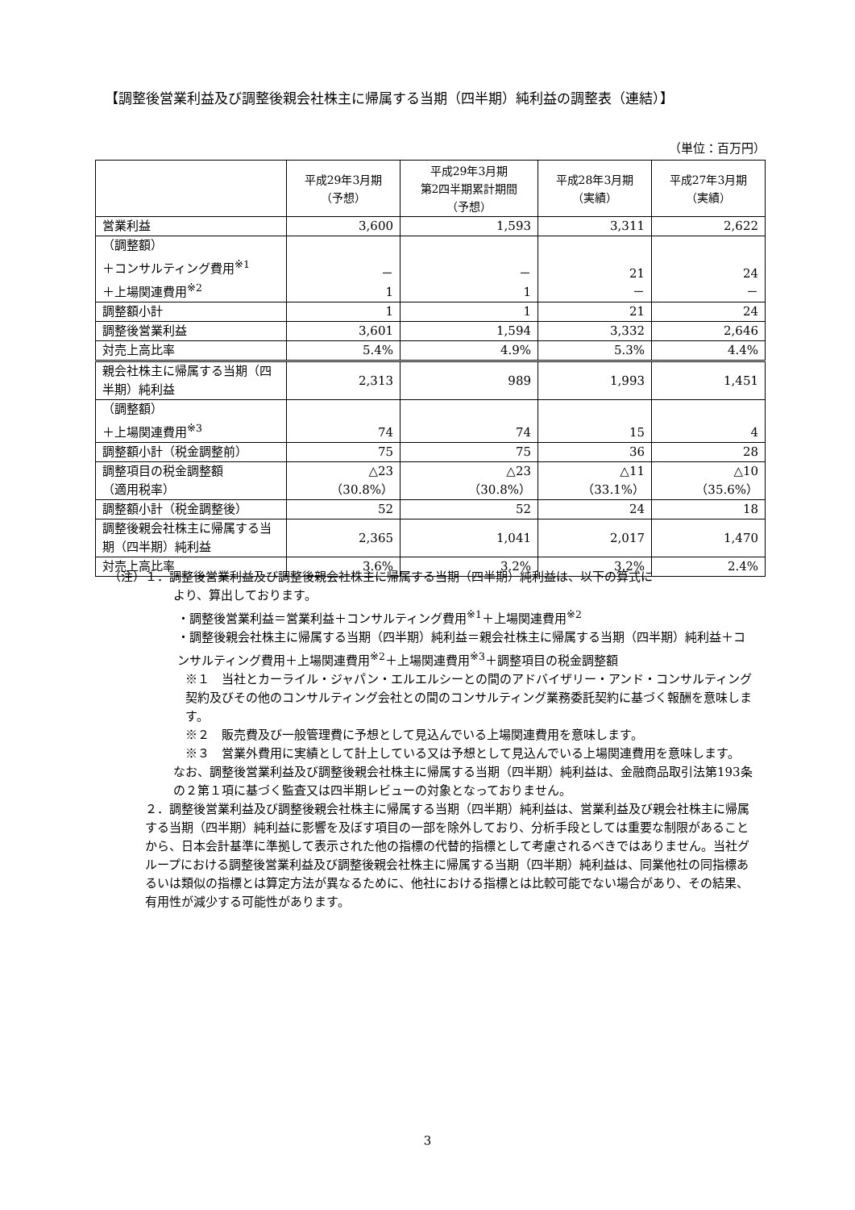【調整後営業利益及び調整後親会社株主に帰属する当期（四半期）純利益の調整表（連結）】
（単位：百万円）
| | 平成29年3月期 （予想） | 平成29年3月期 第2四半期累計期間 （予想） | 平成28年3月期 （実績） | 平成27年3月期 （実績） |
| --- | --- | --- | --- | --- |
| 営業利益 | 3,600 | 1,593 | 3,311 | 2,622 |
| （調整額） ＋コンサルティング費用<sup>※1</sup> ＋上場関連費用<sup>※2</sup> | － 1 | － 1 | 21 － | 24 － |
| 調整額小計 | 1 | 1 | 21 | 24 |
| 調整後営業利益 | 3,601 | 1,594 | 3,332 | 2,646 |
| 対売上高比率 | 5.4% | 4.9% | 5.3% | 4.4% |
| 親会社株主に帰属する当期（四半期）純利益 | 2,313 | 989 | 1,993 | 1,451 |
| （調整額） ＋上場関連費用<sup>※3</sup> | 74 | 74 | 15 | 4 |
| 調整額小計（税金調整前） | 75 | 75 | 36 | 28 |
| 調整項目の税金調整額 （適用税率） | △23 （30.8%） | △23 （30.8%） | △11 （33.1%） | △10 （35.6%） |
| 調整額小計（税金調整後） | 52 | 52 | 24 | 18 |
| 調整後親会社株主に帰属する当期（四半期）純利益 | 2,365 | 1,041 | 2,017 | 1,470 |
| 対売上高比率 | 3.6% | 3.2% | 3.2% | 2.4% |
（注）１．調整後営業利益及び調整後親会社株主に帰属する当期（四半期）純利益は、以下の算式に
より、算出しております。
・調整後営業利益＝営業利益＋コンサルティング費用<sup>※1</sup>＋上場関連費用<sup>※2</sup>
・調整後親会社株主に帰属する当期（四半期）純利益＝親会社株主に帰属する当期（四半期）純利益＋コンサルティング費用＋上場関連費用<sup>※2</sup>＋上場関連費用<sup>※3</sup>＋調整項目の税金調整額
※１　当社とカーライル・ジャパン・エルエルシーとの間のアドバイザリー・アンド・コンサルティング契約及びその他のコンサルティング会社との間のコンサルティング業務委託契約に基づく報酬を意味します。
※２　販売費及び一般管理費に予想として見込んでいる上場関連費用を意味します。
※３　営業外費用に実績として計上している又は予想として見込んでいる上場関連費用を意味します。
なお、調整後営業利益及び調整後親会社株主に帰属する当期（四半期）純利益は、金融商品取引法第193条の２第１項に基づく監査又は四半期レビューの対象となっておりません。
２．調整後営業利益及び調整後親会社株主に帰属する当期（四半期）純利益は、営業利益及び親会社株主に帰属する当期（四半期）純利益に影響を及ぼす項目の一部を除外しており、分析手段としては重要な制限があることから、日本会計基準に準拠して表示された他の指標の代替的指標として考慮されるべきではありません。当社グループにおける調整後営業利益及び調整後親会社株主に帰属する当期（四半期）純利益は、同業他社の同指標あるいは類似の指標とは算定方法が異なるために、他社における指標とは比較可能でない場合があり、その結果、有用性が減少する可能性があります。
3